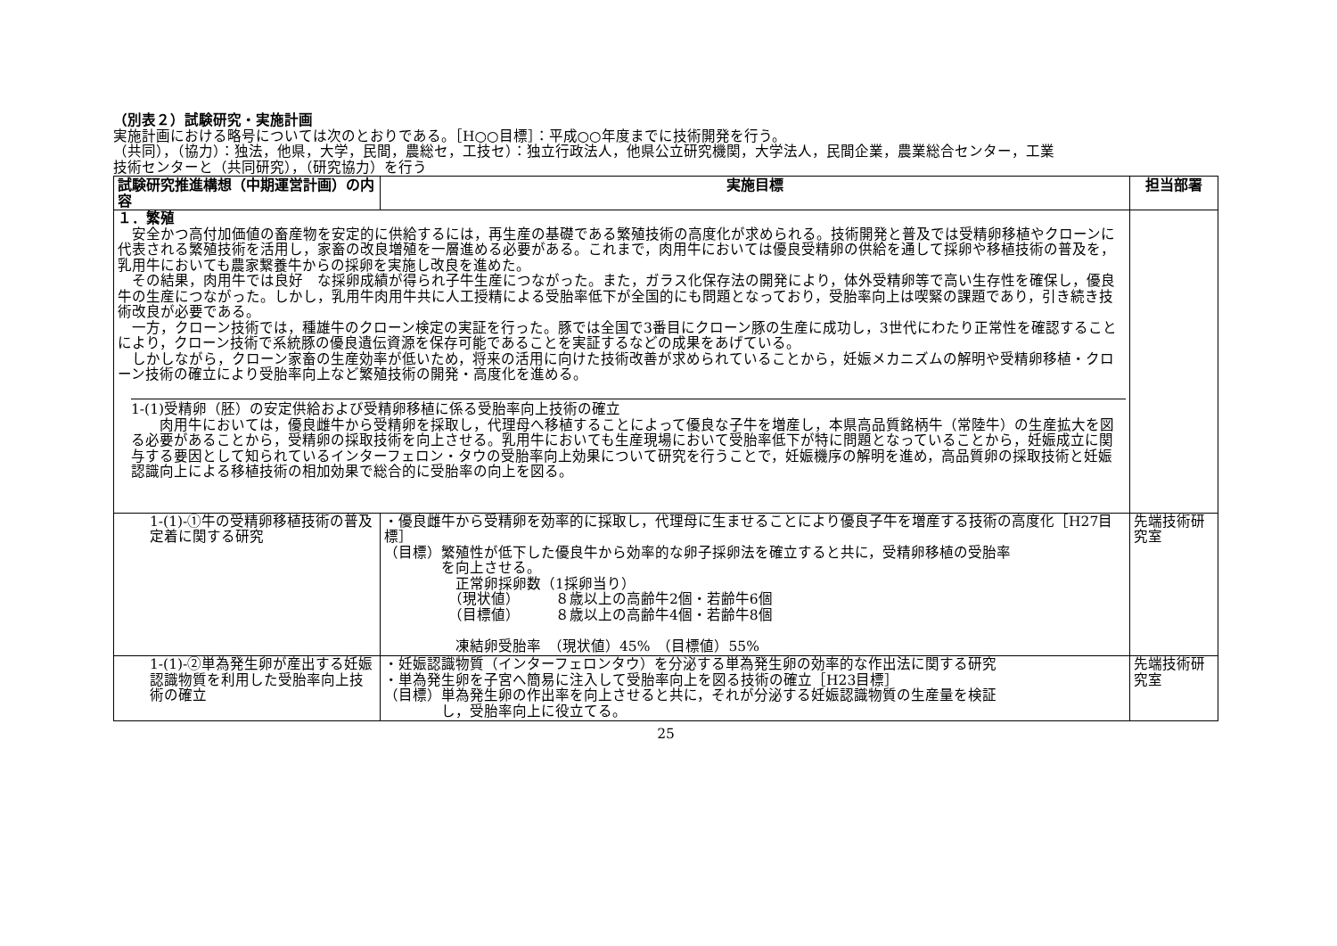（別表２）試験研究・実施計画
実施計画における略号については次のとおりである。［H○○目標］：平成○○年度までに技術開発を行う。
（共同），（協力）：独法，他県，大学，民間，農総セ，工技セ）：独立行政法人，他県公立研究機関，大学法人，民間企業，農業総合センター，工業
技術センターと（共同研究），（研究協力）を行う
| 試験研究推進構想（中期運営計画）の内容 | 実施目標 | 担当部署 |
| --- | --- | --- |
| １．繁殖 安全かつ高付加価値の畜産物を安定的に供給するには，再生産の基礎である繁殖技術の高度化が求められる。技術開発と普及では受精卵移植やクローンに代表される繁殖技術を活用し，家畜の改良増殖を一層進める必要がある。これまで，肉用牛においては優良受精卵の供給を通して採卵や移植技術の普及を，乳用牛においても農家繋養牛からの採卵を実施し改良を進めた。 その結果，肉用牛では良好 な採卵成績が得られ子牛生産につながった。また，ガラス化保存法の開発により，体外受精卵等で高い生存性を確保し，優良牛の生産につながった。しかし，乳用牛肉用牛共に人工授精による受胎率低下が全国的にも問題となっており，受胎率向上は喫緊の課題であり，引き続き技術改良が必要である。 一方，クローン技術では，種雄牛のクローン検定の実証を行った。豚では全国で3番目にクローン豚の生産に成功し，3世代にわたり正常性を確認することにより，クローン技術で系統豚の優良遺伝資源を保存可能であることを実証するなどの成果をあげている。 しかしながら，クローン家畜の生産効率が低いため，将来の活用に向けた技術改善が求められていることから，妊娠メカニズムの解明や受精卵移植・クローン技術の確立により受胎率向上など繁殖技術の開発・高度化を進める。 1-(1)受精卵（胚）の安定供給および受精卵移植に係る受胎率向上技術の確立 肉用牛においては，優良雌牛から受精卵を採取し，代理母へ移植することによって優良な子牛を増産し，本県高品質銘柄牛（常陸牛）の生産拡大を図る必要があることから，受精卵の採取技術を向上させる。乳用牛においても生産現場において受胎率低下が特に問題となっていることから，妊娠成立に関与する要因として知られているインターフェロン・タウの受胎率向上効果について研究を行うことで，妊娠機序の解明を進め，高品質卵の採取技術と妊娠認識向上による移植技術の相加効果で総合的に受胎率の向上を図る。 | | |
| 1-(1)-①牛の受精卵移植技術の普及定着に関する研究 | ・優良雌牛から受精卵を効率的に採取し，代理母に生ませることにより優良子牛を増産する技術の高度化［H27目標］ （目標）繁殖性が低下した優良牛から効率的な卵子採卵法を確立すると共に，受精卵移植の受胎率 を向上させる。 正常卵採卵数（1採卵当り） （現状値） ８歳以上の高齢牛2個・若齢牛6個 （目標値） ８歳以上の高齢牛4個・若齢牛8個 凍結卵受胎率 （現状値）45% （目標値）55% | 先端技術研究室 |
| 1-(1)-②単為発生卵が産出する妊娠認識物質を利用した受胎率向上技術の確立 | ・妊娠認識物質（インターフェロンタウ）を分泌する単為発生卵の効率的な作出法に関する研究 ・単為発生卵を子宮へ簡易に注入して受胎率向上を図る技術の確立［H23目標］ （目標）単為発生卵の作出率を向上させると共に，それが分泌する妊娠認識物質の生産量を検証 し，受胎率向上に役立てる。 | 先端技術研究室 |
25